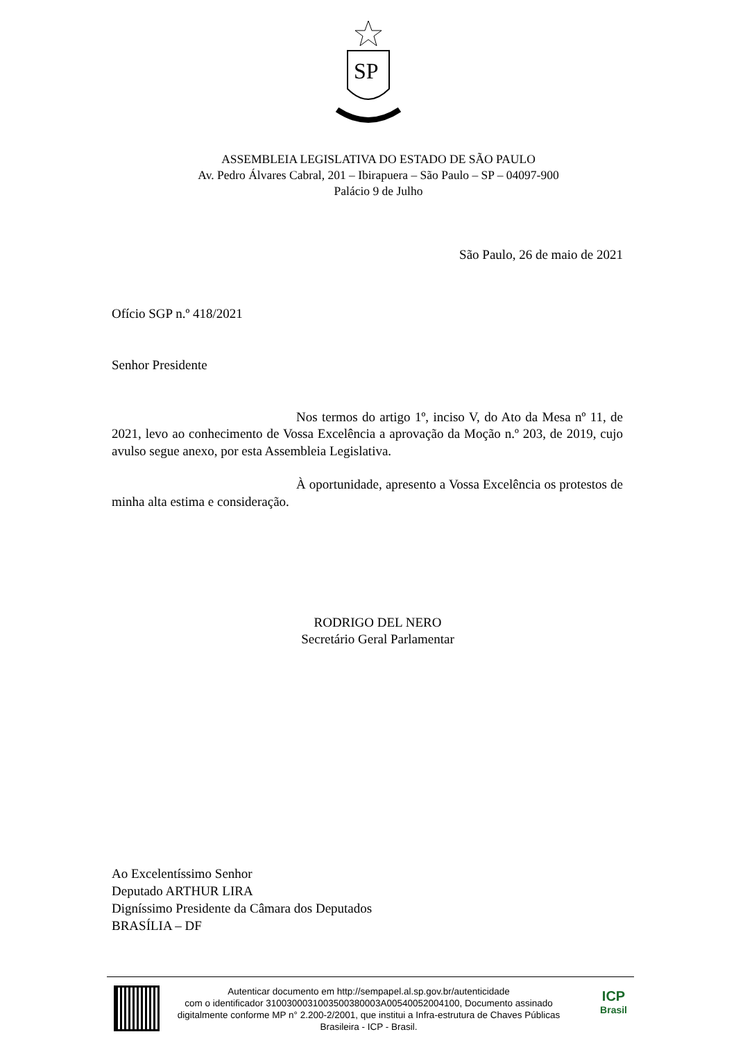SP
ASSEMBLEIA LEGISLATIVA DO ESTADO DE SÃO PAULO
Av. Pedro Álvares Cabral, 201 – Ibirapuera – São Paulo – SP – 04097-900
Palácio 9 de Julho
São Paulo, 26 de maio de 2021
Ofício SGP n.º 418/2021
Senhor Presidente
Nos termos do artigo 1º, inciso V, do Ato da Mesa nº 11, de 2021, levo ao conhecimento de Vossa Excelência a aprovação da Moção n.º 203, de 2019, cujo avulso segue anexo, por esta Assembleia Legislativa.
À oportunidade, apresento a Vossa Excelência os protestos de minha alta estima e consideração.
RODRIGO DEL NERO
Secretário Geral Parlamentar
Ao Excelentíssimo Senhor
Deputado ARTHUR LIRA
Digníssimo Presidente da Câmara dos Deputados
BRASÍLIA – DF
Autenticar documento em http://sempapel.al.sp.gov.br/autenticidade
com o identificador 3100300031003500380003A00540052004100, Documento assinado digitalmente conforme MP n° 2.200-2/2001, que institui a Infra-estrutura de Chaves Públicas Brasileira - ICP - Brasil.
ICP
Brasil